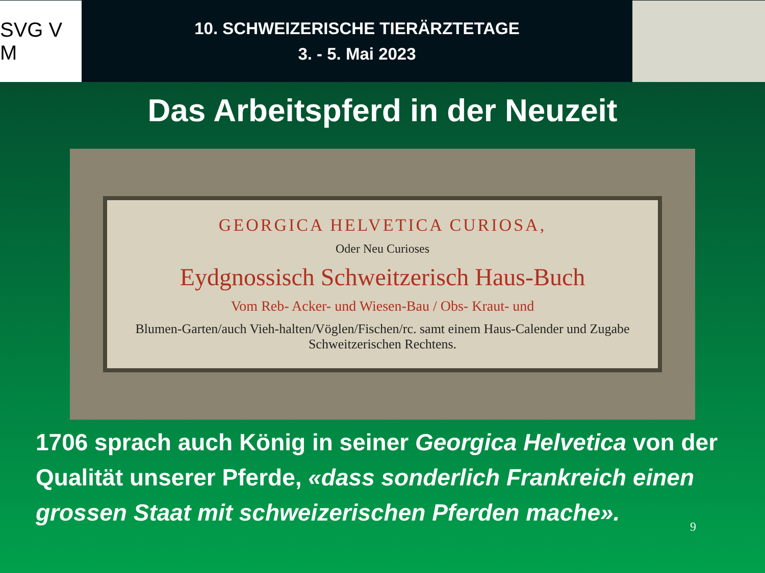SVG V M
10. SCHWEIZERISCHE TIERÄRZTETAGE
3. - 5. Mai 2023
Das Arbeitspferd in der Neuzeit
GEORGICA HELVETICA CURIOSA,
Oder Neu Curioses
Eydgnossisch Schweitzerisch Haus-Buch
Vom Reb- Acker- und Wiesen-Bau / Obs- Kraut- und
Blumen-Garten/auch Vieh-halten/Vöglen/Fischen/rc. samt einem Haus-Calender und Zugabe Schweitzerischen Rechtens.
1706 sprach auch König in seiner Georgica Helvetica von der Qualität unserer Pferde, «dass sonderlich Frankreich einen grossen Staat mit schweizerischen Pferden mache».
9